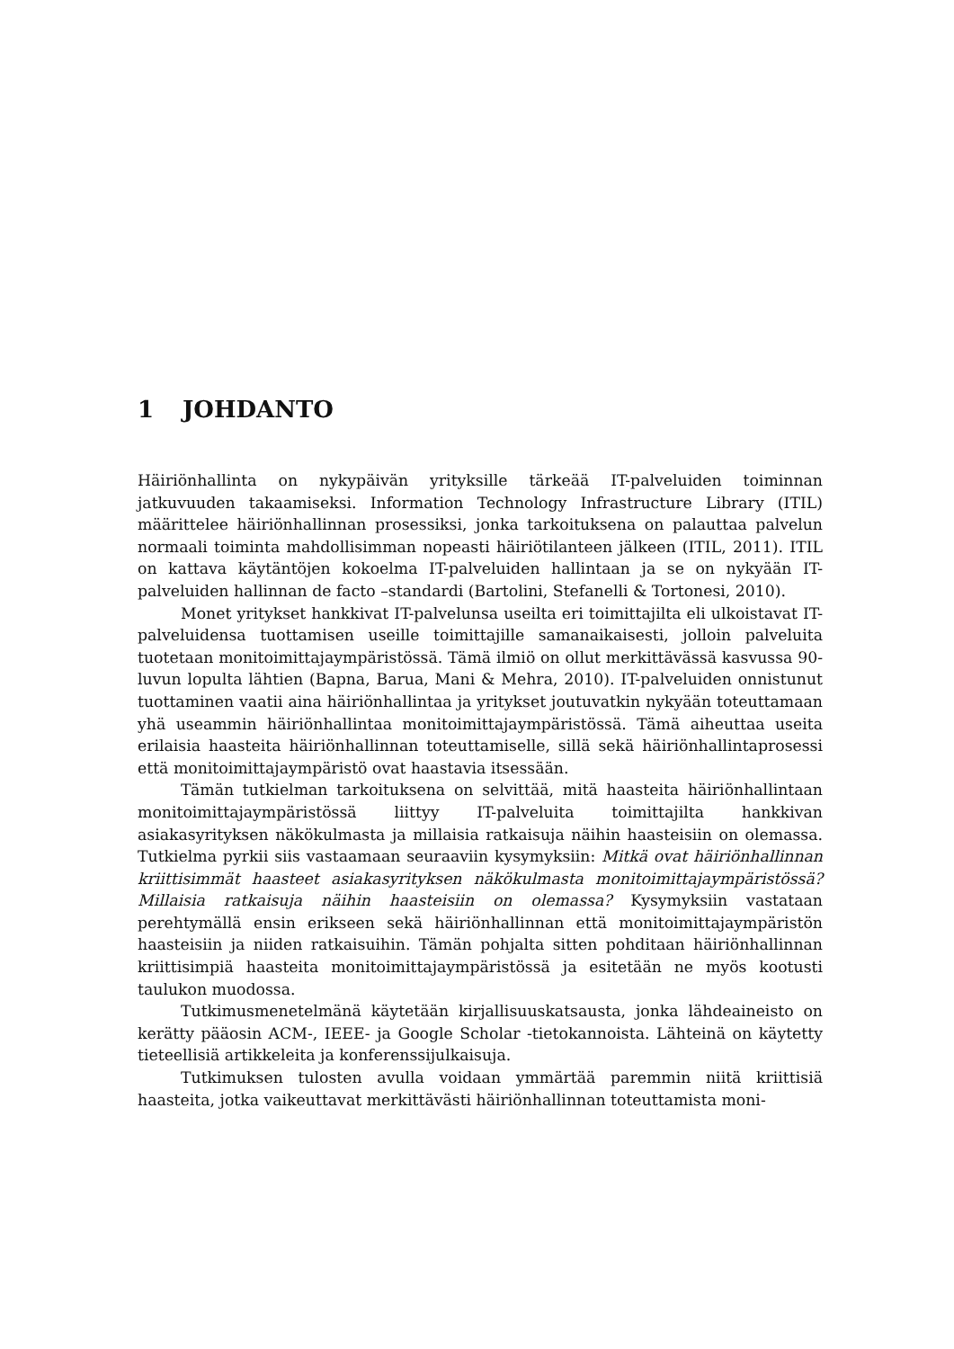1 JOHDANTO
Häiriönhallinta on nykypäivän yrityksille tärkeää IT-palveluiden toiminnan jatkuvuuden takaamiseksi. Information Technology Infrastructure Library (ITIL) määrittelee häiriönhallinnan prosessiksi, jonka tarkoituksena on palauttaa palvelun normaali toiminta mahdollisimman nopeasti häiriötilanteen jälkeen (ITIL, 2011). ITIL on kattava käytäntöjen kokoelma IT-palveluiden hallintaan ja se on nykyään IT-palveluiden hallinnan de facto –standardi (Bartolini, Stefanelli & Tortonesi, 2010).
Monet yritykset hankkivat IT-palvelunsa useilta eri toimittajilta eli ulkoistavat IT-palveluidensa tuottamisen useille toimittajille samanaikaisesti, jolloin palveluita tuotetaan monitoimittajaympäristössä. Tämä ilmiö on ollut merkittävässä kasvussa 90-luvun lopulta lähtien (Bapna, Barua, Mani & Mehra, 2010). IT-palveluiden onnistunut tuottaminen vaatii aina häiriönhallintaa ja yritykset joutuvatkin nykyään toteuttamaan yhä useammin häiriönhallintaa monitoimittajaympäristössä. Tämä aiheuttaa useita erilaisia haasteita häiriönhallinnan toteuttamiselle, sillä sekä häiriönhallintaprosessi että monitoimittajaympäristö ovat haastavia itsessään.
Tämän tutkielman tarkoituksena on selvittää, mitä haasteita häiriönhallintaan monitoimittajaympäristössä liittyy IT-palveluita toimittajilta hankkivan asiakasyrityksen näkökulmasta ja millaisia ratkaisuja näihin haasteisiin on olemassa. Tutkielma pyrkii siis vastaamaan seuraaviin kysymyksiin: Mitkä ovat häiriönhallinnan kriittisimmät haasteet asiakasyrityksen näkökulmasta monitoimittajaympäristössä? Millaisia ratkaisuja näihin haasteisiin on olemassa? Kysymyksiin vastataan perehtymällä ensin erikseen sekä häiriönhallinnan että monitoimittajaympäristön haasteisiin ja niiden ratkaisuihin. Tämän pohjalta sitten pohditaan häiriönhallinnan kriittisimpiä haasteita monitoimittajaympäristössä ja esitetään ne myös kootusti taulukon muodossa.
Tutkimusmenetelmänä käytetään kirjallisuuskatsausta, jonka lähdeaineisto on kerätty pääosin ACM-, IEEE- ja Google Scholar -tietokannoista. Lähteinä on käytetty tieteellisiä artikkeleita ja konferenssijulkaisuja.
Tutkimuksen tulosten avulla voidaan ymmärtää paremmin niitä kriittisiä haasteita, jotka vaikeuttavat merkittävästi häiriönhallinnan toteuttamista moni-